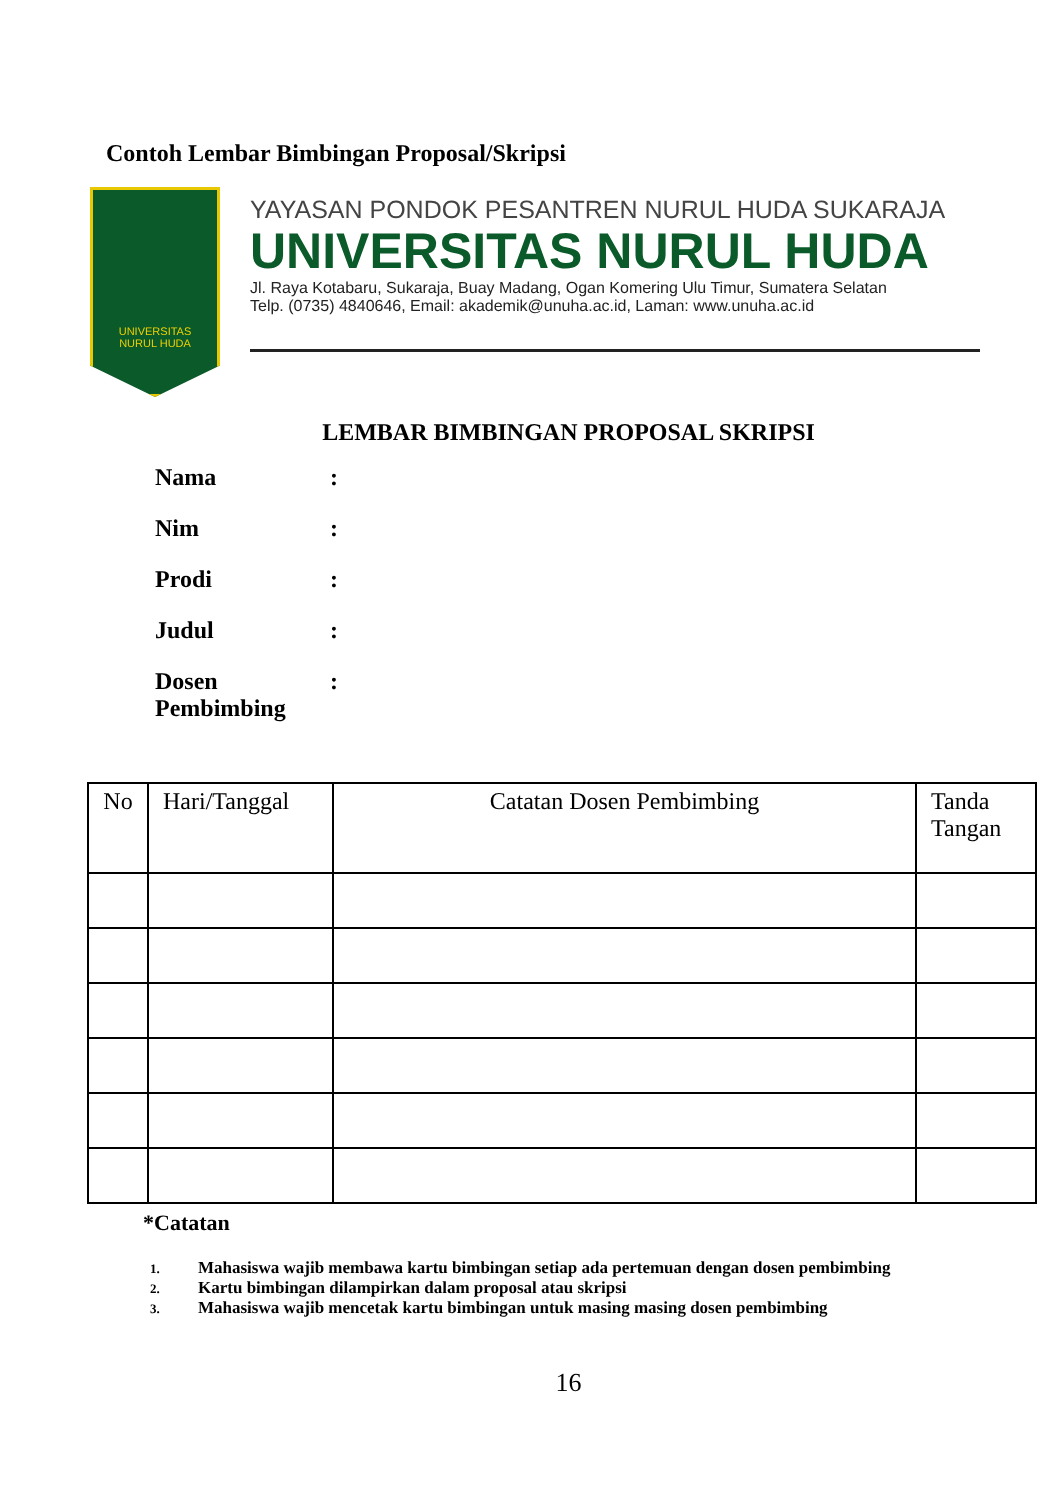Contoh Lembar Bimbingan Proposal/Skripsi
UNIVERSITAS
NURUL HUDA
YAYASAN PONDOK PESANTREN NURUL HUDA SUKARAJA
UNIVERSITAS NURUL HUDA
Jl. Raya Kotabaru, Sukaraja, Buay Madang, Ogan Komering Ulu Timur, Sumatera Selatan
Telp. (0735) 4840646, Email: akademik@unuha.ac.id, Laman: www.unuha.ac.id
LEMBAR BIMBINGAN PROPOSAL SKRIPSI
Nama:
Nim:
Prodi:
Judul:
Dosen
Pembimbing:
| No | Hari/Tanggal | Catatan Dosen Pembimbing | Tanda Tangan |
| --- | --- | --- | --- |
*Catatan
1. Mahasiswa wajib membawa kartu bimbingan setiap ada pertemuan dengan dosen pembimbing
2. Kartu bimbingan dilampirkan dalam proposal atau skripsi
3. Mahasiswa wajib mencetak kartu bimbingan untuk masing masing dosen pembimbing
16